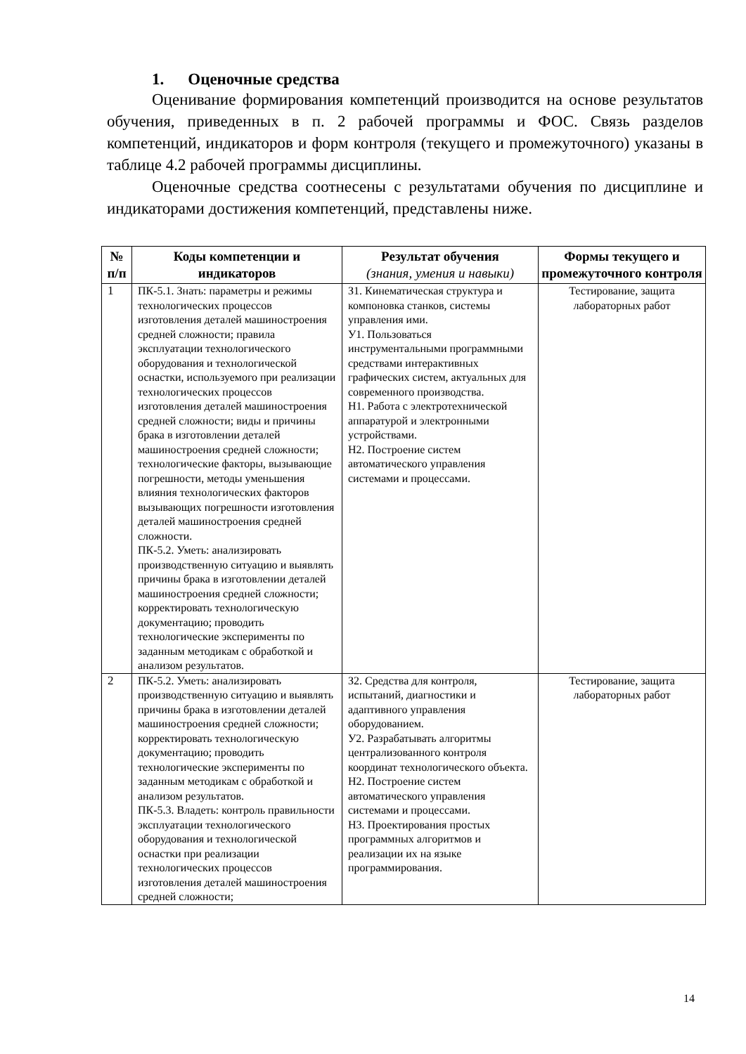1. Оценочные средства
Оценивание формирования компетенций производится на основе результатов обучения, приведенных в п. 2 рабочей программы и ФОС. Связь разделов компетенций, индикаторов и форм контроля (текущего и промежуточного) указаны в таблице 4.2 рабочей программы дисциплины.
Оценочные средства соотнесены с результатами обучения по дисциплине и индикаторами достижения компетенций, представлены ниже.
| № п/п | Коды компетенции и индикаторов | Результат обучения (знания, умения и навыки) | Формы текущего и промежуточного контроля |
| --- | --- | --- | --- |
| 1 | ПК-5.1. Знать: параметры и режимы технологических процессов изготовления деталей машиностроения средней сложности; правила эксплуатации технологического оборудования и технологической оснастки, используемого при реализации технологических процессов изготовления деталей машиностроения средней сложности; виды и причины брака в изготовлении деталей машиностроения средней сложности; технологические факторы, вызывающие погрешности, методы уменьшения влияния технологических факторов вызывающих погрешности изготовления деталей машиностроения средней сложности. ПК-5.2. Уметь: анализировать производственную ситуацию и выявлять причины брака в изготовлении деталей машиностроения средней сложности; корректировать технологическую документацию; проводить технологические эксперименты по заданным методикам с обработкой и анализом результатов. | З1. Кинематическая структура и компоновка станков, системы управления ими. У1. Пользоваться инструментальными программными средствами интерактивных графических систем, актуальных для современного производства. Н1. Работа с электротехнической аппаратурой и электронными устройствами. Н2. Построение систем автоматического управления системами и процессами. | Тестирование, защита лабораторных работ |
| 2 | ПК-5.2. Уметь: анализировать производственную ситуацию и выявлять причины брака в изготовлении деталей машиностроения средней сложности; корректировать технологическую документацию; проводить технологические эксперименты по заданным методикам с обработкой и анализом результатов. ПК-5.3. Владеть: контроль правильности эксплуатации технологического оборудования и технологической оснастки при реализации технологических процессов изготовления деталей машиностроения средней сложности; | З2. Средства для контроля, испытаний, диагностики и адаптивного управления оборудованием. У2. Разрабатывать алгоритмы централизованного контроля координат технологического объекта. Н2. Построение систем автоматического управления системами и процессами. Н3. Проектирования простых программных алгоритмов и реализации их на языке программирования. | Тестирование, защита лабораторных работ |
14